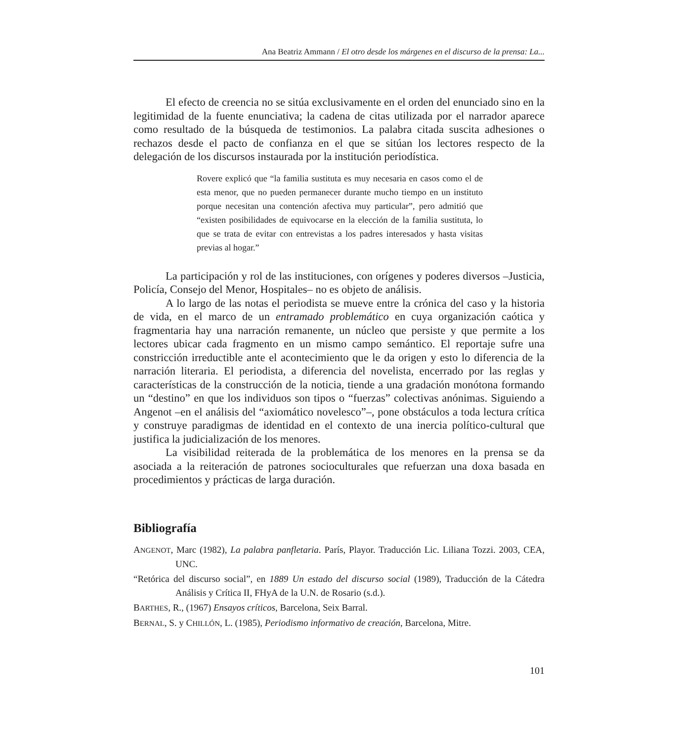Ana Beatriz Ammann / El otro desde los márgenes en el discurso de la prensa: La...
El efecto de creencia no se sitúa exclusivamente en el orden del enunciado sino en la legitimidad de la fuente enunciativa; la cadena de citas utilizada por el narrador aparece como resultado de la búsqueda de testimonios. La palabra citada suscita adhesiones o rechazos desde el pacto de confianza en el que se sitúan los lectores respecto de la delegación de los discursos instaurada por la institución periodística.
Rovere explicó que “la familia sustituta es muy necesaria en casos como el de esta menor, que no pueden permanecer durante mucho tiempo en un instituto porque necesitan una contención afectiva muy particular”, pero admitió que “existen posibilidades de equivocarse en la elección de la familia sustituta, lo que se trata de evitar con entrevistas a los padres interesados y hasta visitas previas al hogar.”
La participación y rol de las instituciones, con orígenes y poderes diversos –Justicia, Policía, Consejo del Menor, Hospitales– no es objeto de análisis.
A lo largo de las notas el periodista se mueve entre la crónica del caso y la historia de vida, en el marco de un entramado problemático en cuya organización caótica y fragmentaria hay una narración remanente, un núcleo que persiste y que permite a los lectores ubicar cada fragmento en un mismo campo semántico. El reportaje sufre una constricción irreductible ante el acontecimiento que le da origen y esto lo diferencia de la narración literaria. El periodista, a diferencia del novelista, encerrado por las reglas y características de la construcción de la noticia, tiende a una gradación monótona formando un “destino” en que los individuos son tipos o “fuerzas” colectivas anónimas. Siguiendo a Angenot –en el análisis del “axiomático novelesco”–, pone obstáculos a toda lectura crítica y construye paradigmas de identidad en el contexto de una inercia político-cultural que justifica la judicialización de los menores.
La visibilidad reiterada de la problemática de los menores en la prensa se da asociada a la reiteración de patrones socioculturales que refuerzan una doxa basada en procedimientos y prácticas de larga duración.
Bibliografía
ANGENOT, Marc (1982), La palabra panfletaria. París, Playor. Traducción Lic. Liliana Tozzi. 2003, CEA, UNC.
“Retórica del discurso social”, en 1889 Un estado del discurso social (1989), Traducción de la Cátedra Análisis y Crítica II, FHyA de la U.N. de Rosario (s.d.).
BARTHES, R., (1967) Ensayos críticos, Barcelona, Seix Barral.
BERNAL, S. y CHILLÓN, L. (1985), Periodismo informativo de creación, Barcelona, Mitre.
101